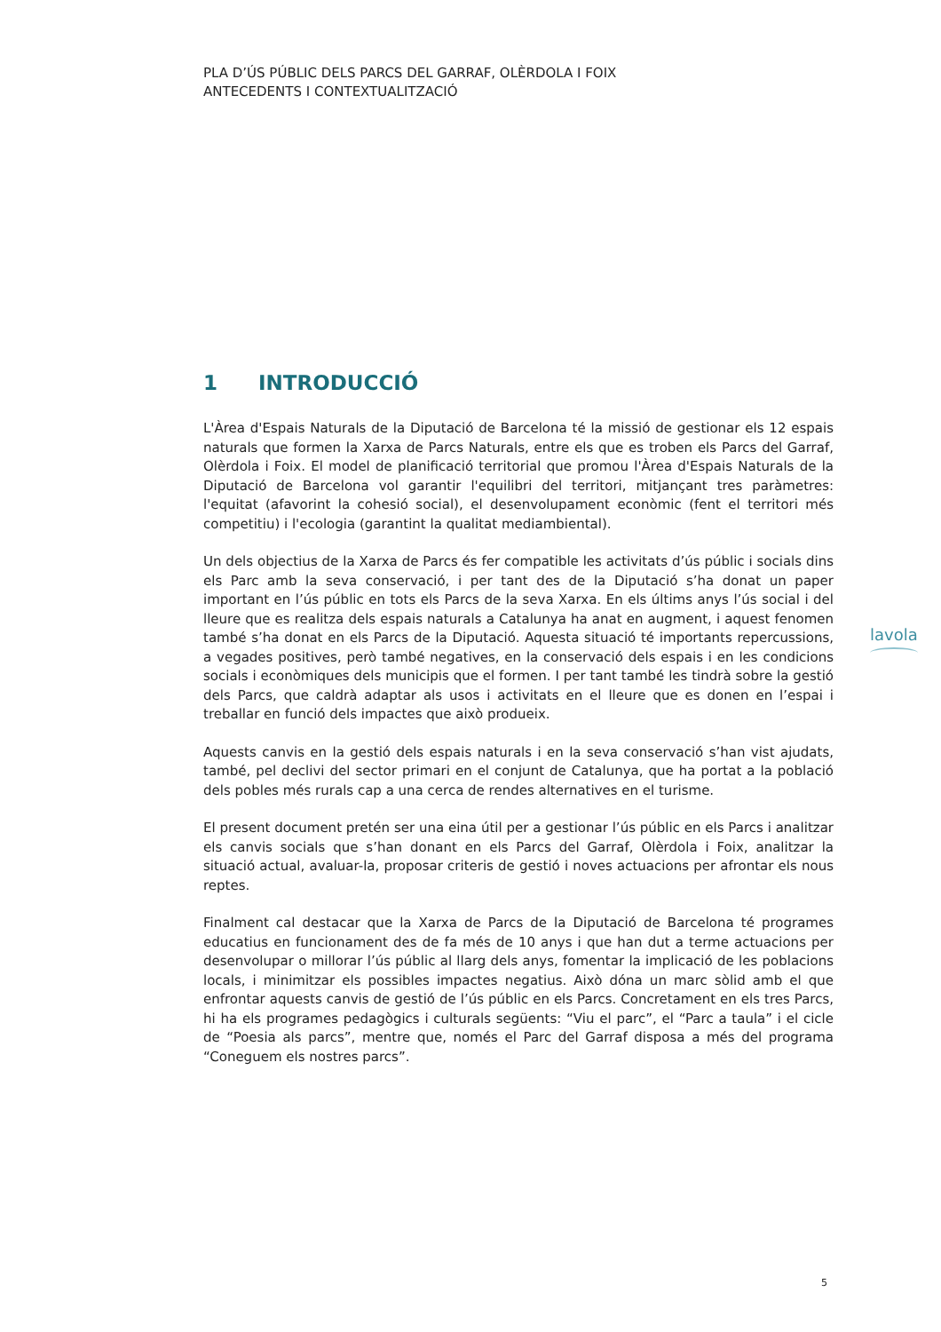PLA D’ÚS PÚBLIC DELS PARCS DEL GARRAF, OLÈRDOLA I FOIX
ANTECEDENTS I CONTEXTUALITZACIÓ
1 INTRODUCCIÓ
L'Àrea d'Espais Naturals de la Diputació de Barcelona té la missió de gestionar els 12 espais naturals que formen la Xarxa de Parcs Naturals, entre els que es troben els Parcs del Garraf, Olèrdola i Foix. El model de planificació territorial que promou l'Àrea d'Espais Naturals de la Diputació de Barcelona vol garantir l'equilibri del territori, mitjançant tres paràmetres: l'equitat (afavorint la cohesió social), el desenvolupament econòmic (fent el territori més competitiu) i l'ecologia (garantint la qualitat mediambiental).
Un dels objectius de la Xarxa de Parcs és fer compatible les activitats d’ús públic i socials dins els Parc amb la seva conservació, i per tant des de la Diputació s’ha donat un paper important en l’ús públic en tots els Parcs de la seva Xarxa. En els últims anys l’ús social i del lleure que es realitza dels espais naturals a Catalunya ha anat en augment, i aquest fenomen també s’ha donat en els Parcs de la Diputació. Aquesta situació té importants repercussions, a vegades positives, però també negatives, en la conservació dels espais i en les condicions socials i econòmiques dels municipis que el formen. I per tant també les tindrà sobre la gestió dels Parcs, que caldrà adaptar als usos i activitats en el lleure que es donen en l’espai i treballar en funció dels impactes que això produeix.
Aquests canvis en la gestió dels espais naturals i en la seva conservació s’han vist ajudats, també, pel declivi del sector primari en el conjunt de Catalunya, que ha portat a la població dels pobles més rurals cap a una cerca de rendes alternatives en el turisme.
El present document pretén ser una eina útil per a gestionar l’ús públic en els Parcs i analitzar els canvis socials que s’han donant en els Parcs del Garraf, Olèrdola i Foix, analitzar la situació actual, avaluar-la, proposar criteris de gestió i noves actuacions per afrontar els nous reptes.
Finalment cal destacar que la Xarxa de Parcs de la Diputació de Barcelona té programes educatius en funcionament des de fa més de 10 anys i que han dut a terme actuacions per desenvolupar o millorar l’ús públic al llarg dels anys, fomentar la implicació de les poblacions locals, i minimitzar els possibles impactes negatius. Això dóna un marc sòlid amb el que enfrontar aquests canvis de gestió de l’ús públic en els Parcs. Concretament en els tres Parcs, hi ha els programes pedagògics i culturals següents: “Viu el parc”, el “Parc a taula” i el cicle de “Poesia als parcs”, mentre que, només el Parc del Garraf disposa a més del programa “Coneguem els nostres parcs”.
lavola
5